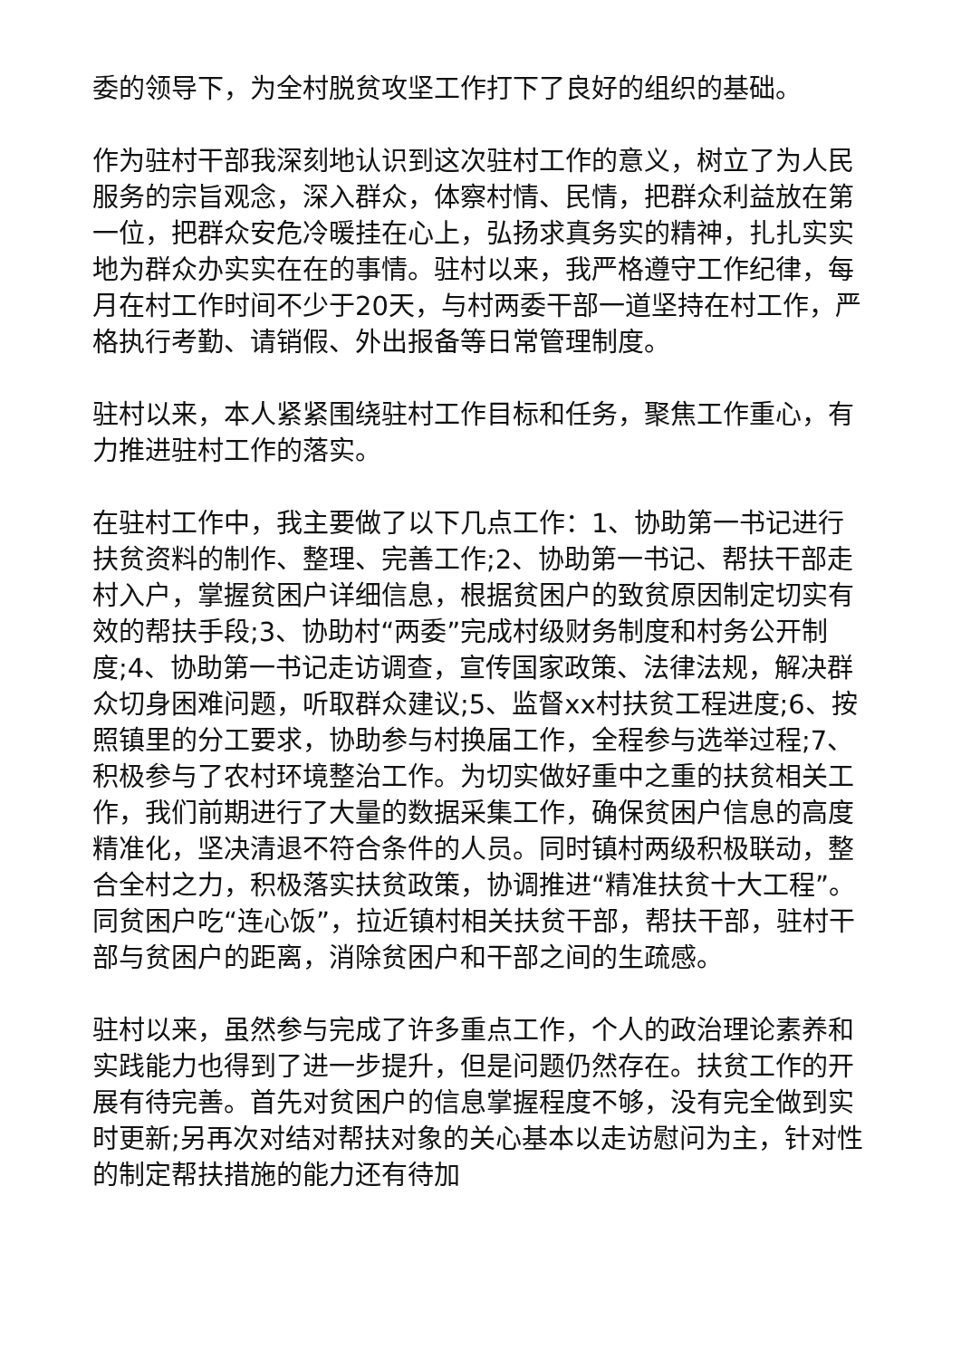委的领导下，为全村脱贫攻坚工作打下了良好的组织的基础。
作为驻村干部我深刻地认识到这次驻村工作的意义，树立了为人民服务的宗旨观念，深入群众，体察村情、民情，把群众利益放在第一位，把群众安危冷暖挂在心上，弘扬求真务实的精神，扎扎实实地为群众办实实在在的事情。驻村以来，我严格遵守工作纪律，每月在村工作时间不少于20天，与村两委干部一道坚持在村工作，严格执行考勤、请销假、外出报备等日常管理制度。
驻村以来，本人紧紧围绕驻村工作目标和任务，聚焦工作重心，有力推进驻村工作的落实。
在驻村工作中，我主要做了以下几点工作：1、协助第一书记进行扶贫资料的制作、整理、完善工作;2、协助第一书记、帮扶干部走村入户，掌握贫困户详细信息，根据贫困户的致贫原因制定切实有效的帮扶手段;3、协助村“两委”完成村级财务制度和村务公开制度;4、协助第一书记走访调查，宣传国家政策、法律法规，解决群众切身困难问题，听取群众建议;5、监督xx村扶贫工程进度;6、按照镇里的分工要求，协助参与村换届工作，全程参与选举过程;7、积极参与了农村环境整治工作。为切实做好重中之重的扶贫相关工作，我们前期进行了大量的数据采集工作，确保贫困户信息的高度精准化，坚决清退不符合条件的人员。同时镇村两级积极联动，整合全村之力，积极落实扶贫政策，协调推进“精准扶贫十大工程”。同贫困户吃“连心饭”，拉近镇村相关扶贫干部，帮扶干部，驻村干部与贫困户的距离，消除贫困户和干部之间的生疏感。
驻村以来，虽然参与完成了许多重点工作，个人的政治理论素养和实践能力也得到了进一步提升，但是问题仍然存在。扶贫工作的开展有待完善。首先对贫困户的信息掌握程度不够，没有完全做到实时更新;另再次对结对帮扶对象的关心基本以走访慰问为主，针对性的制定帮扶措施的能力还有待加